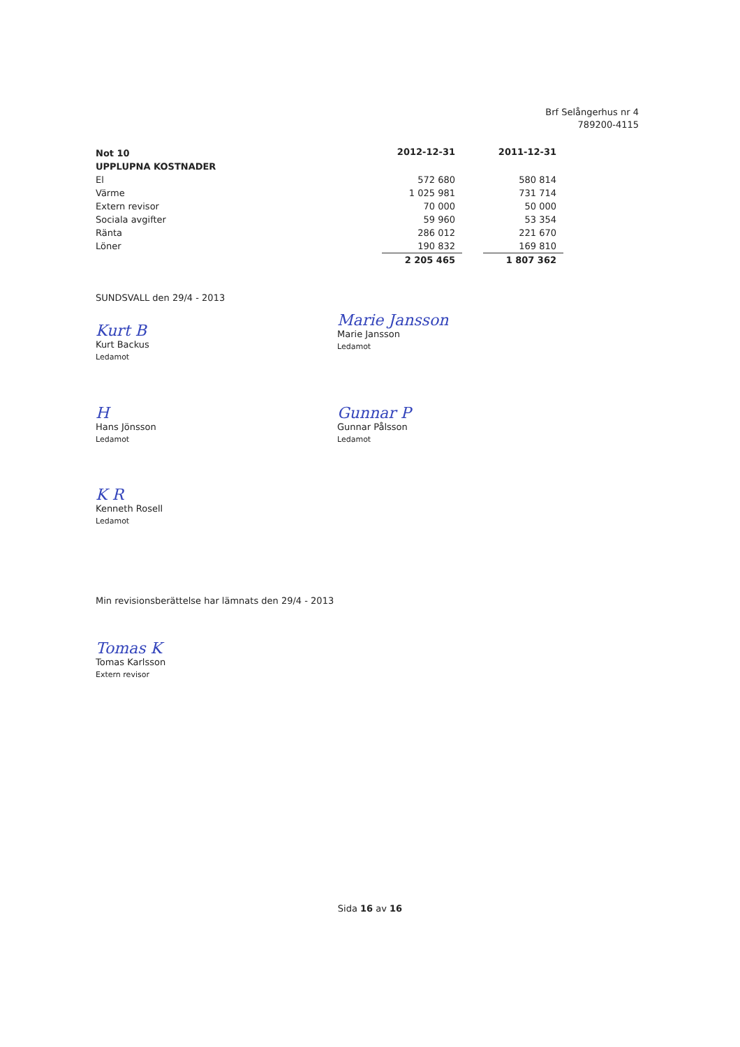Brf Selångerhus nr 4
789200-4115
| Not 10 | 2012-12-31 | | 2011-12-31 |
| --- | --- | --- | --- |
| UPPLUPNA KOSTNADER | | | |
| El | 572 680 | | 580 814 |
| Värme | 1 025 981 | | 731 714 |
| Extern revisor | 70 000 | | 50 000 |
| Sociala avgifter | 59 960 | | 53 354 |
| Ränta | 286 012 | | 221 670 |
| Löner | 190 832 | | 169 810 |
| | 2 205 465 | | 1 807 362 |
SUNDSVALL den 29/4 - 2013
Kurt B
Kurt Backus
Ledamot
Marie Jansson
Marie Jansson
Ledamot
H
Hans Jönsson
Ledamot
Gunnar P
Gunnar Pålsson
Ledamot
K R
Kenneth Rosell
Ledamot
Min revisionsberättelse har lämnats den 29/4 - 2013
Tomas K
Tomas Karlsson
Extern revisor
Sida 16 av 16